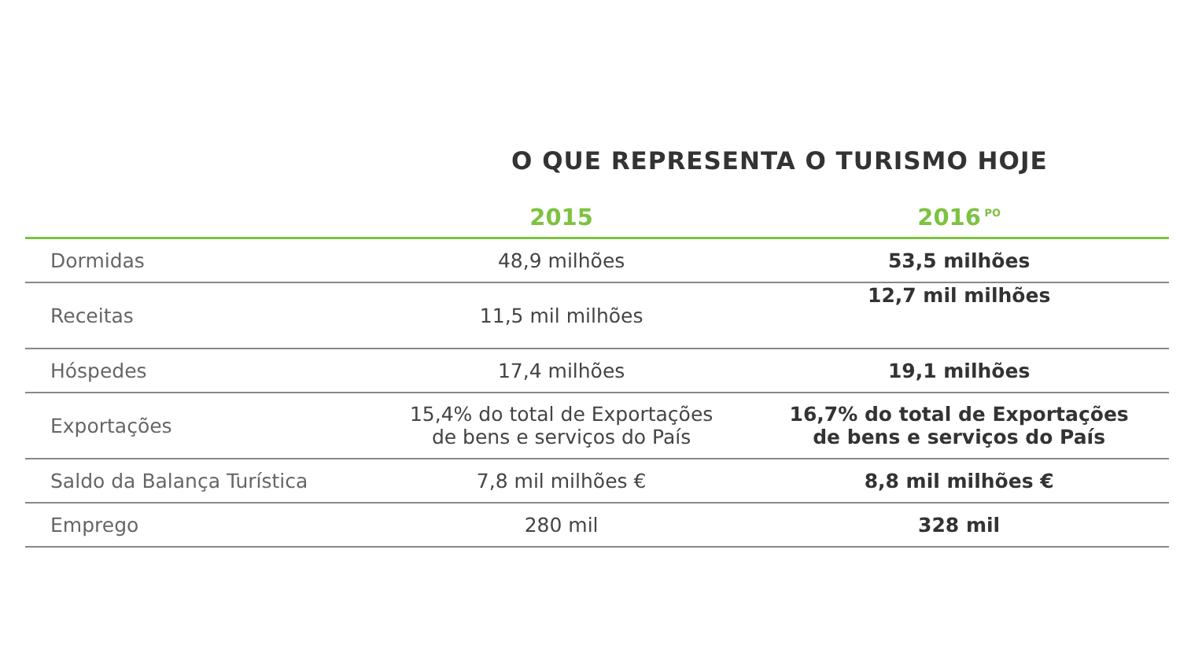O QUE REPRESENTA O TURISMO HOJE
| | 2015 | 2016<sup>PO</sup> |
| --- | --- | --- |
| Dormidas | 48,9 milhões | 53,5 milhões |
| Receitas | 11,5 mil milhões | 12,7 mil milhões |
| Hóspedes | 17,4 milhões | 19,1 milhões |
| Exportações | 15,4% do total de Exportações de bens e serviços do País | 16,7% do total de Exportações de bens e serviços do País |
| Saldo da Balança Turística | 7,8 mil milhões € | 8,8 mil milhões € |
| Emprego | 280 mil | 328 mil |